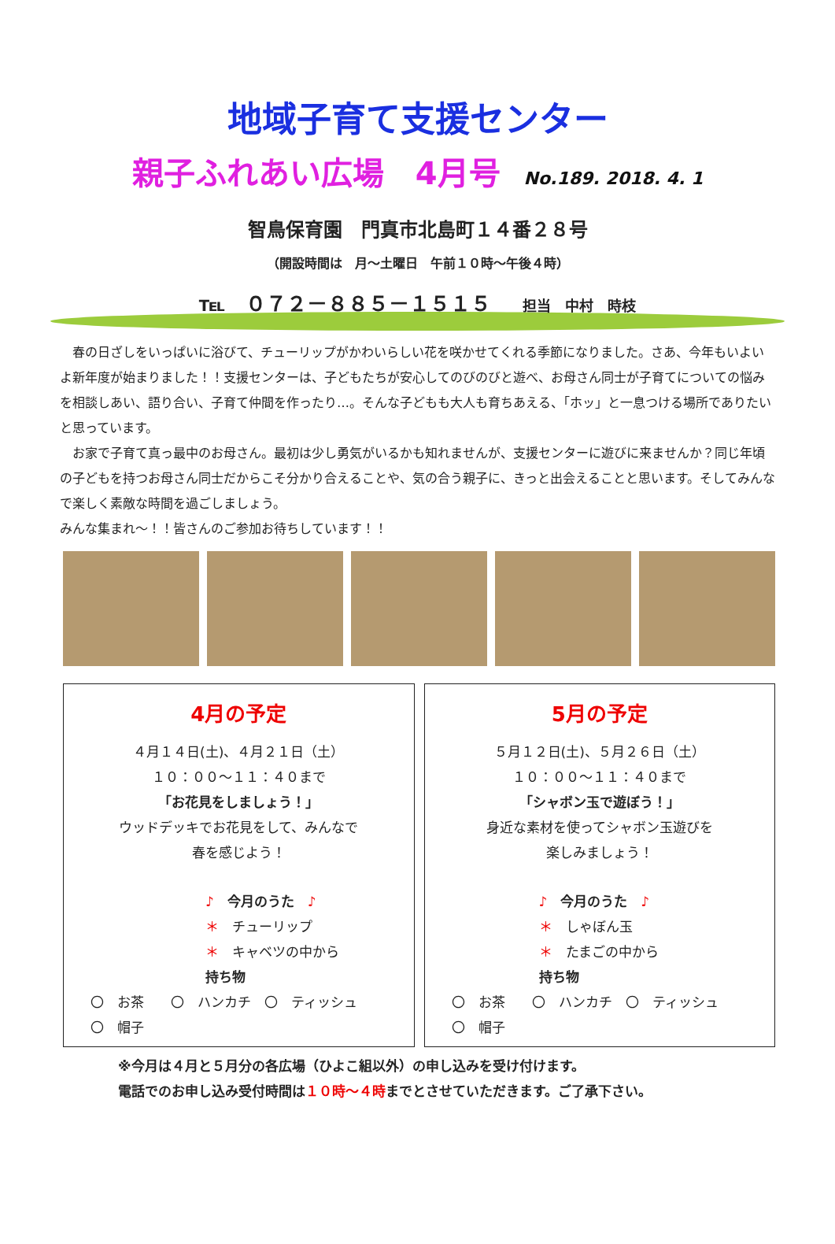地域子育て支援センター
親子ふれあい広場　4月号 No.189. 2018. 4. 1
智鳥保育園　門真市北島町１４番２８号
（開設時間は　月～土曜日　午前１０時～午後４時）
℡　０７２－８８５－１５１５ 担当　中村　時枝
　春の日ざしをいっぱいに浴びて、チューリップがかわいらしい花を咲かせてくれる季節になりました。さあ、今年もいよいよ新年度が始まりました！！支援センターは、子どもたちが安心してのびのびと遊べ、お母さん同士が子育てについての悩みを相談しあい、語り合い、子育て仲間を作ったり…。そんな子どもも大人も育ちあえる、「ホッ」と一息つける場所でありたいと思っています。
　お家で子育て真っ最中のお母さん。最初は少し勇気がいるかも知れませんが、支援センターに遊びに来ませんか？同じ年頃の子どもを持つお母さん同士だからこそ分かり合えることや、気の合う親子に、きっと出会えることと思います。そしてみんなで楽しく素敵な時間を過ごしましょう。
みんな集まれ～！！皆さんのご参加お待ちしています！！
4月の予定
４月１４日(土)、４月２１日（土）
１０：００～１１：４０まで
「お花見をしましょう！」
ウッドデッキでお花見をして、みんなで
春を感じよう！
♪　今月のうた　♪
＊　チューリップ
＊　キャベツの中から
持ち物
〇　お茶　　〇　ハンカチ　〇　ティッシュ
〇　帽子
5月の予定
５月１２日(土)、５月２６日（土）
１０：００～１１：４０まで
「シャボン玉で遊ぼう！」
身近な素材を使ってシャボン玉遊びを
楽しみましょう！
♪　今月のうた　♪
＊　しゃぼん玉
＊　たまごの中から
持ち物
〇　お茶　　〇　ハンカチ　〇　ティッシュ
〇　帽子
※今月は４月と５月分の各広場（ひよこ組以外）の申し込みを受け付けます。
電話でのお申し込み受付時間は１０時～４時までとさせていただきます。ご了承下さい。